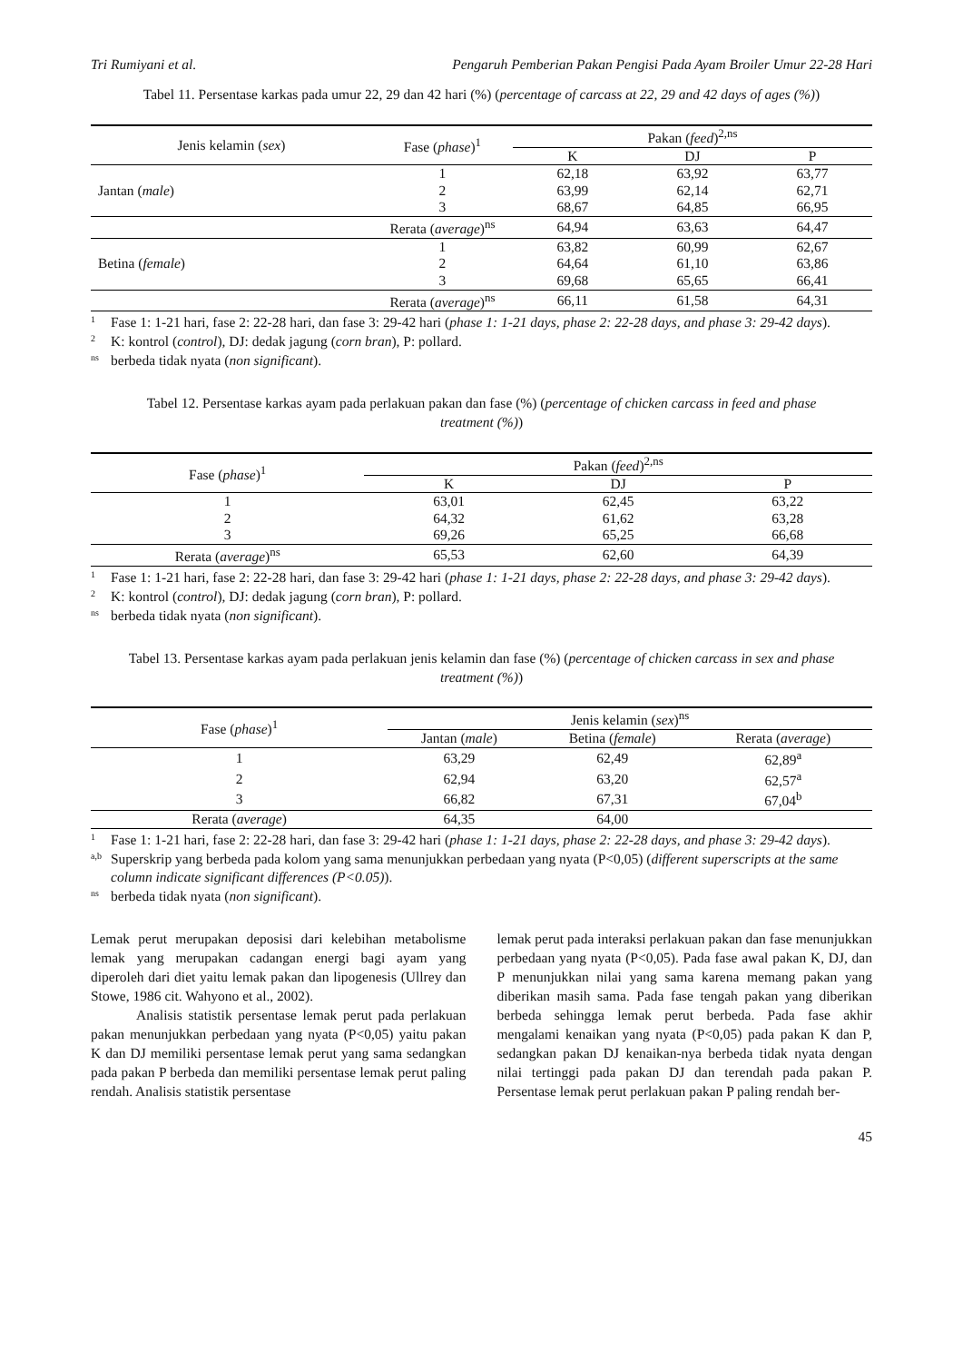Tri Rumiyani et al. Pengaruh Pemberian Pakan Pengisi Pada Ayam Broiler Umur 22-28 Hari
Tabel 11. Persentase karkas pada umur 22, 29 dan 42 hari (%) (percentage of carcass at 22, 29 and 42 days of ages (%))
| Jenis kelamin ( sex ) | Fase ( phase )<sup>1</sup> | Pakan ( feed )<sup>2,ns</sup> | | |
| --- | --- | --- | --- | --- |
| | | K | DJ | P |
| Jantan ( male ) | 1 | 62,18 | 63,92 | 63,77 |
| | 2 | 63,99 | 62,14 | 62,71 |
| | 3 | 68,67 | 64,85 | 66,95 |
| | Rerata ( average )<sup>ns</sup> | 64,94 | 63,63 | 64,47 |
| Betina ( female ) | 1 | 63,82 | 60,99 | 62,67 |
| | 2 | 64,64 | 61,10 | 63,86 |
| | 3 | 69,68 | 65,65 | 66,41 |
| | Rerata ( average )<sup>ns</sup> | 66,11 | 61,58 | 64,31 |
<sup>1</sup> Fase 1: 1-21 hari, fase 2: 22-28 hari, dan fase 3: 29-42 hari (phase 1: 1-21 days, phase 2: 22-28 days, and phase 3: 29-42 days).
<sup>2</sup> K: kontrol (control), DJ: dedak jagung (corn bran), P: pollard.
<sup>ns</sup>berbeda tidak nyata (non significant).
Tabel 12. Persentase karkas ayam pada perlakuan pakan dan fase (%) (percentage of chicken carcass in feed and phase treatment (%))
| Fase ( phase )<sup>1</sup> | Pakan ( feed )<sup>2,ns</sup> | | |
| --- | --- | --- | --- |
| | K | DJ | P |
| 1 | 63,01 | 62,45 | 63,22 |
| 2 | 64,32 | 61,62 | 63,28 |
| 3 | 69,26 | 65,25 | 66,68 |
| Rerata ( average )<sup>ns</sup> | 65,53 | 62,60 | 64,39 |
<sup>1</sup> Fase 1: 1-21 hari, fase 2: 22-28 hari, dan fase 3: 29-42 hari (phase 1: 1-21 days, phase 2: 22-28 days, and phase 3: 29-42 days).
<sup>2</sup> K: kontrol (control), DJ: dedak jagung (corn bran), P: pollard.
<sup>ns</sup>berbeda tidak nyata (non significant).
Tabel 13. Persentase karkas ayam pada perlakuan jenis kelamin dan fase (%) (percentage of chicken carcass in sex and phase treatment (%))
| Fase ( phase )<sup>1</sup> | Jenis kelamin ( sex )<sup>ns</sup> | | |
| --- | --- | --- | --- |
| | Jantan ( male ) | Betina ( female ) | Rerata ( average ) |
| 1 | 63,29 | 62,49 | 62,89<sup>a</sup> |
| 2 | 62,94 | 63,20 | 62,57<sup>a</sup> |
| 3 | 66,82 | 67,31 | 67,04<sup>b</sup> |
| Rerata ( average ) | 64,35 | 64,00 | |
<sup>1</sup> Fase 1: 1-21 hari, fase 2: 22-28 hari, dan fase 3: 29-42 hari (phase 1: 1-21 days, phase 2: 22-28 days, and phase 3: 29-42 days).
<sup>a,b</sup>Superskrip yang berbeda pada kolom yang sama menunjukkan perbedaan yang nyata (P<0,05) (different superscripts at the same column indicate significant differences (P<0.05)).
<sup>ns</sup>berbeda tidak nyata (non significant).
Lemak perut merupakan deposisi dari kelebihan metabolisme lemak yang merupakan cadangan energi bagi ayam yang diperoleh dari diet yaitu lemak pakan dan lipogenesis (Ullrey dan Stowe, 1986 cit. Wahyono et al., 2002).
Analisis statistik persentase lemak perut pada perlakuan pakan menunjukkan perbedaan yang nyata (P<0,05) yaitu pakan K dan DJ memiliki persentase lemak perut yang sama sedangkan pada pakan P berbeda dan memiliki persentase lemak perut paling rendah. Analisis statistik persentase
lemak perut pada interaksi perlakuan pakan dan fase menunjukkan perbedaan yang nyata (P<0,05). Pada fase awal pakan K, DJ, dan P menunjukkan nilai yang sama karena memang pakan yang diberikan masih sama. Pada fase tengah pakan yang diberikan berbeda sehingga lemak perut berbeda. Pada fase akhir mengalami kenaikan yang nyata (P<0,05) pada pakan K dan P, sedangkan pakan DJ kenaikan-nya berbeda tidak nyata dengan nilai tertinggi pada pakan DJ dan terendah pada pakan P. Persentase lemak perut perlakuan pakan P paling rendah ber-
45